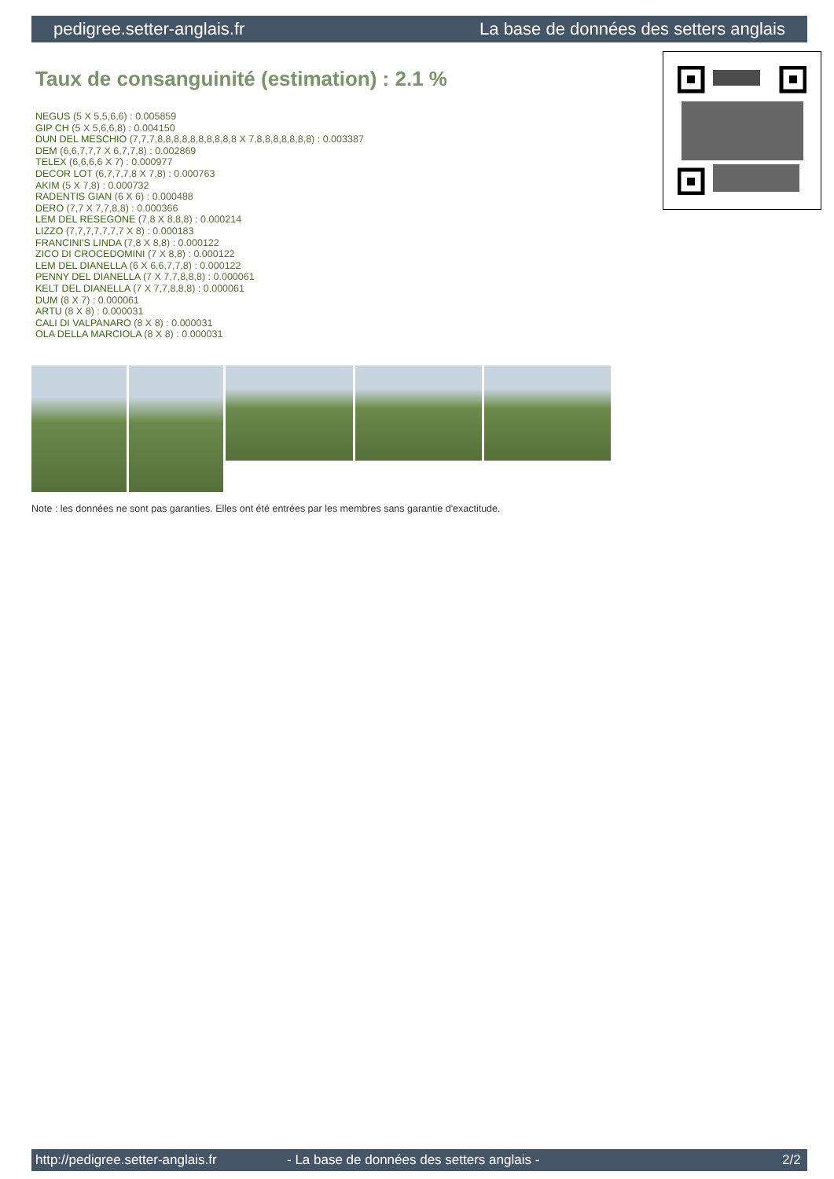pedigree.setter-anglais.fr La base de données des setters anglais
Taux de consanguinité (estimation) : 2.1 %
NEGUS (5 X 5,5,6,6) : 0.005859
GIP CH (5 X 5,6,6,8) : 0.004150
DUN DEL MESCHIO (7,7,7,8,8,8,8,8,8,8,8,8,8 X 7,8,8,8,8,8,8,8) : 0.003387
DEM (6,6,7,7,7 X 6,7,7,8) : 0.002869
TELEX (6,6,6,6 X 7) : 0.000977
DECOR LOT (6,7,7,7,8 X 7,8) : 0.000763
AKIM (5 X 7,8) : 0.000732
RADENTIS GIAN (6 X 6) : 0.000488
DERO (7,7 X 7,7,8,8) : 0.000366
LEM DEL RESEGONE (7,8 X 8,8,8) : 0.000214
LIZZO (7,7,7,7,7,7,7 X 8) : 0.000183
FRANCINI'S LINDA (7,8 X 8,8) : 0.000122
ZICO DI CROCEDOMINI (7 X 8,8) : 0.000122
LEM DEL DIANELLA (6 X 6,6,7,7,8) : 0.000122
PENNY DEL DIANELLA (7 X 7,7,8,8,8) : 0.000061
KELT DEL DIANELLA (7 X 7,7,8,8,8) : 0.000061
DUM (8 X 7) : 0.000061
ARTU (8 X 8) : 0.000031
CALI DI VALPANARO (8 X 8) : 0.000031
OLA DELLA MARCIOLA (8 X 8) : 0.000031
Note : les données ne sont pas garanties. Elles ont été entrées par les membres sans garantie d'exactitude.
http://pedigree.setter-anglais.fr - La base de données des setters anglais - 2/2